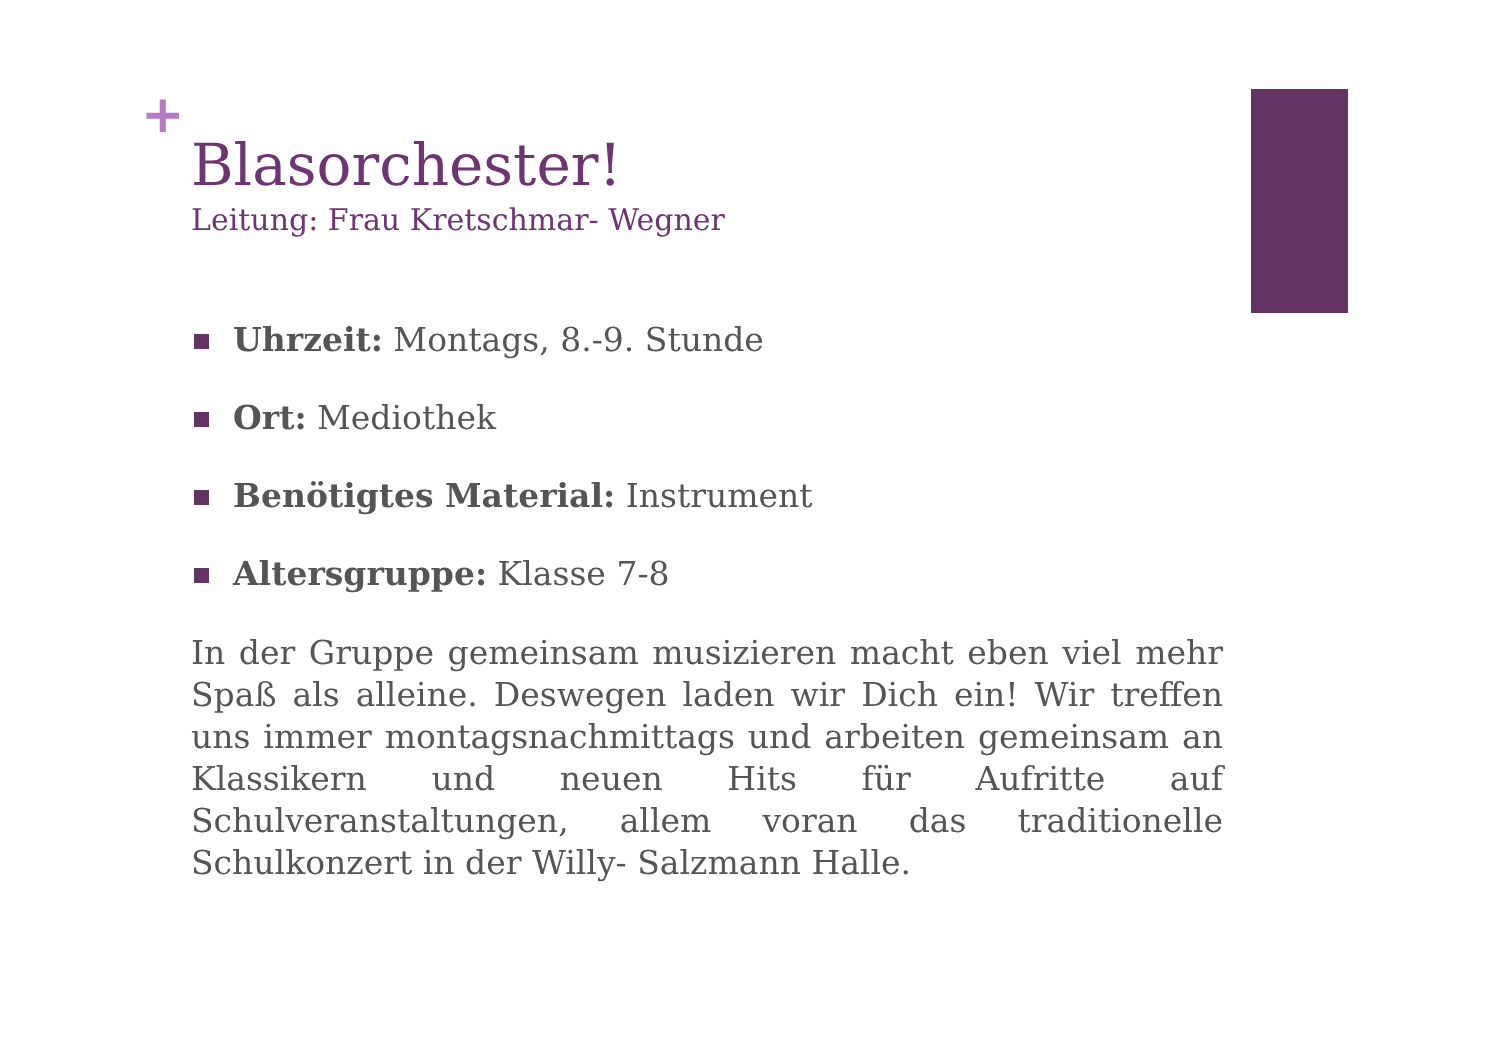+
Blasorchester!
Leitung: Frau Kretschmar- Wegner
Uhrzeit: Montags, 8.-9. Stunde
Ort: Mediothek
Benötigtes Material: Instrument
Altersgruppe: Klasse 7-8
In der Gruppe gemeinsam musizieren macht eben viel mehr Spaß als alleine. Deswegen laden wir Dich ein! Wir treffen uns immer montagsnachmittags und arbeiten gemeinsam an Klassikern und neuen Hits für Aufritte auf Schulveranstaltungen, allem voran das traditionelle Schulkonzert in der Willy- Salzmann Halle.